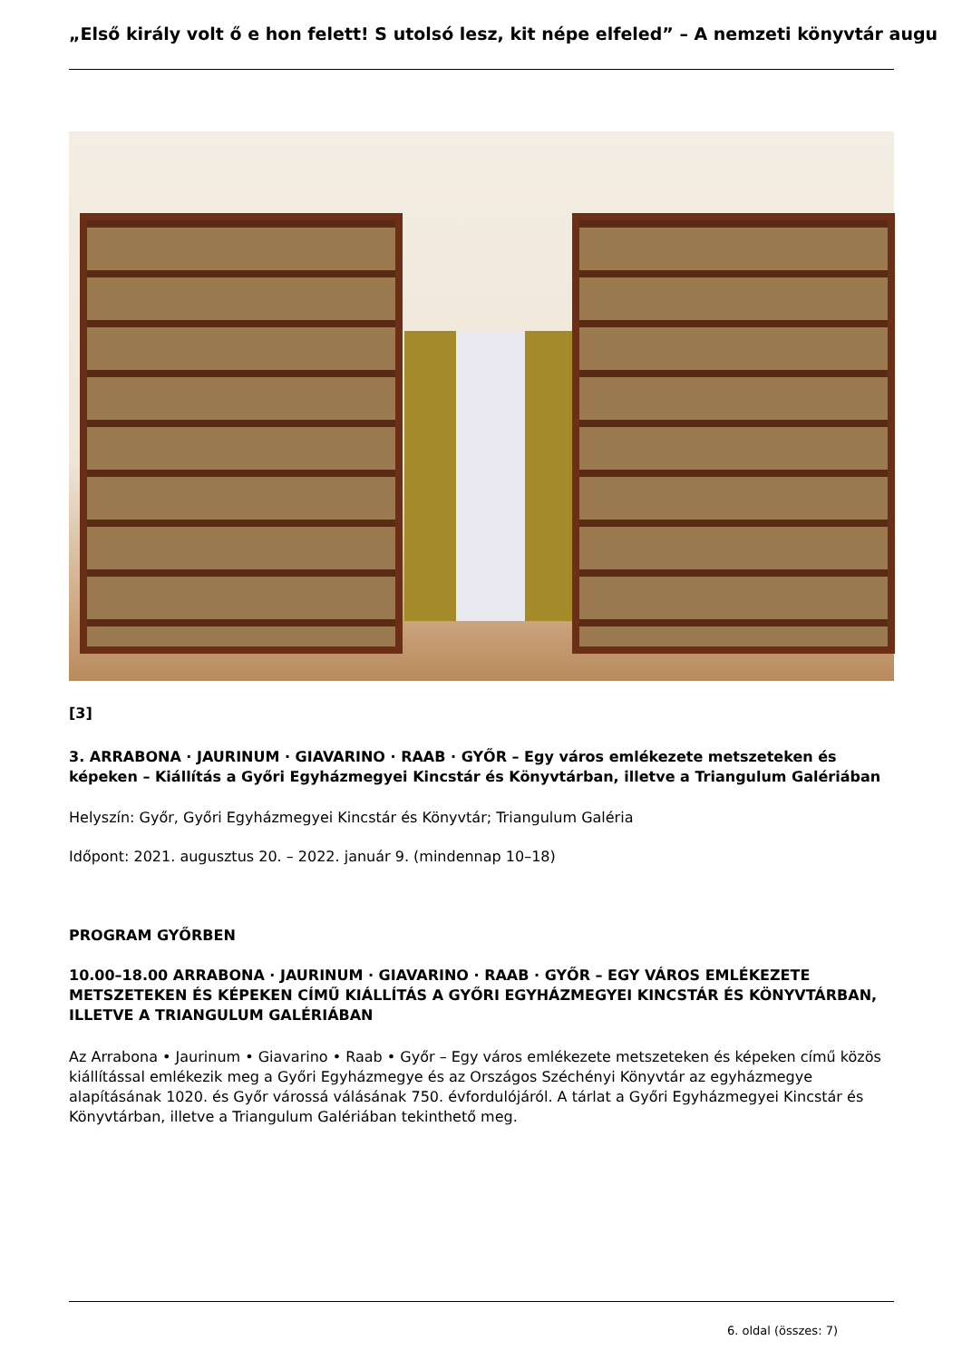„Első király volt ő e hon felett! S utolsó lesz, kit népe elfeled” – A nemzeti könyvtár augu
[3]
3. ARRABONA · JAURINUM · GIAVARINO · RAAB · GYŐR – Egy város emlékezete metszeteken és képeken – Kiállítás a Győri Egyházmegyei Kincstár és Könyvtárban, illetve a Triangulum Galériában
Helyszín: Győr, Győri Egyházmegyei Kincstár és Könyvtár; Triangulum Galéria
Időpont: 2021. augusztus 20. – 2022. január 9. (mindennap 10–18)
PROGRAM GYŐRBEN
10.00–18.00 ARRABONA · JAURINUM · GIAVARINO · RAAB · GYŐR – EGY VÁROS EMLÉKEZETE METSZETEKEN ÉS KÉPEKEN CÍMŰ KIÁLLÍTÁS A GYŐRI EGYHÁZMEGYEI KINCSTÁR ÉS KÖNYVTÁRBAN, ILLETVE A TRIANGULUM GALÉRIÁBAN
Az Arrabona • Jaurinum • Giavarino • Raab • Győr – Egy város emlékezete metszeteken és képeken című közös kiállítással emlékezik meg a Győri Egyházmegye és az Országos Széchényi Könyvtár az egyházmegye alapításának 1020. és Győr várossá válásának 750. évfordulójáról. A tárlat a Győri Egyházmegyei Kincstár és Könyvtárban, illetve a Triangulum Galériában tekinthető meg.
6. oldal (összes: 7)